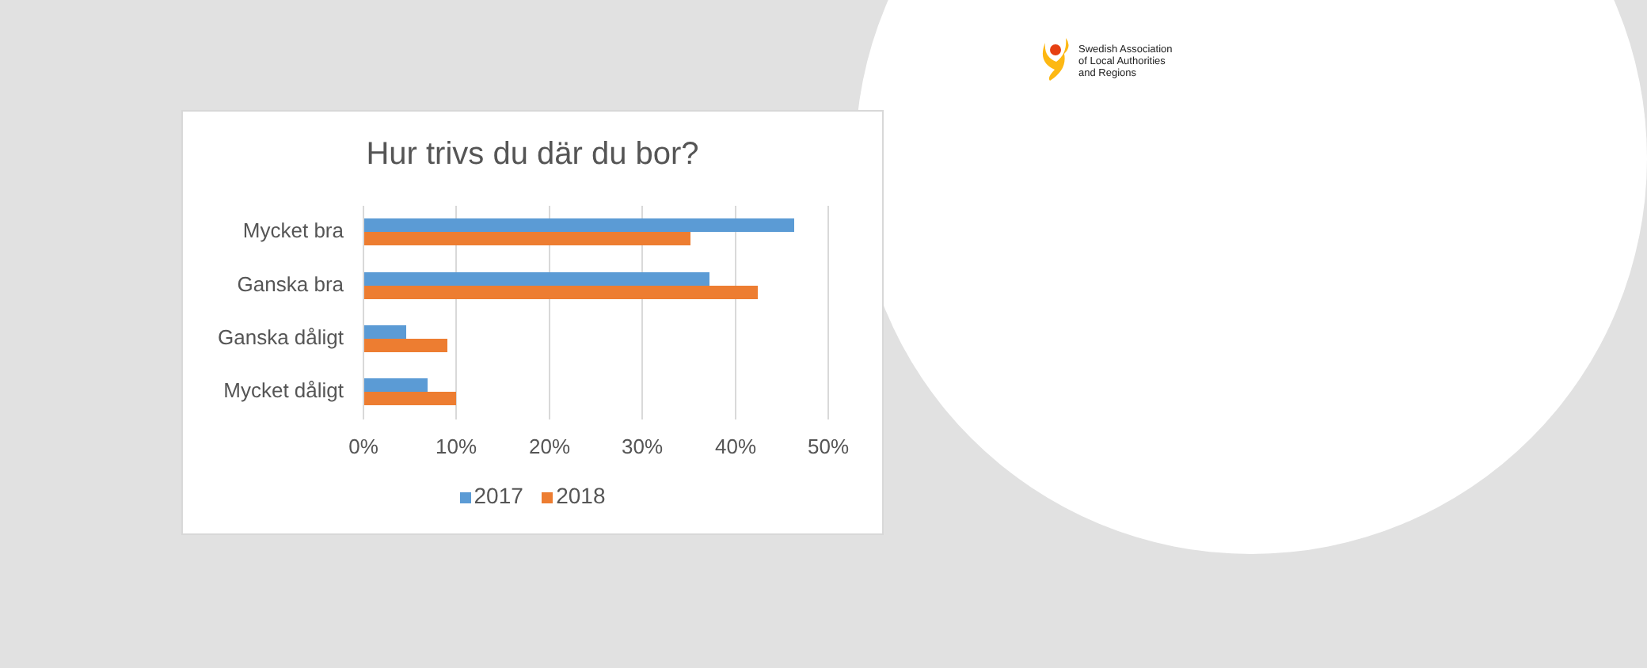Swedish Association
of Local Authorities
and Regions
Hur trivs du där du bor?
Mycket bra
Ganska bra
Ganska dåligt
Mycket dåligt
0% 10% 20% 30% 40% 50%
2017 2018